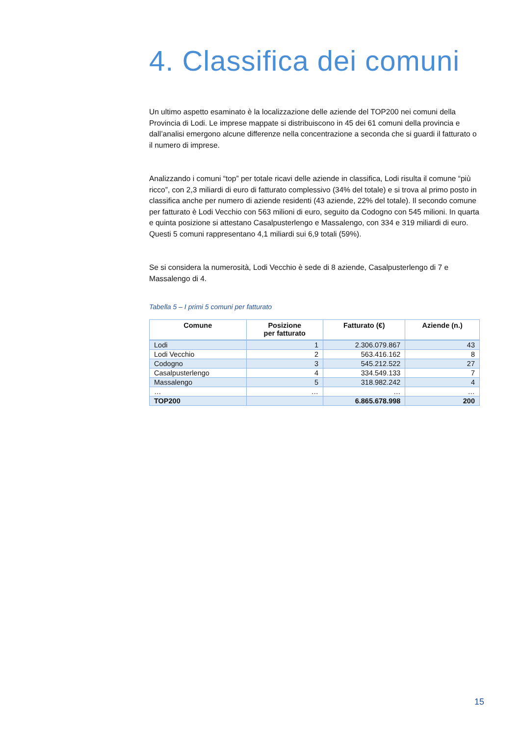4. Classifica dei comuni
Un ultimo aspetto esaminato è la localizzazione delle aziende del TOP200 nei comuni della Provincia di Lodi. Le imprese mappate si distribuiscono in 45 dei 61 comuni della provincia e dall’analisi emergono alcune differenze nella concentrazione a seconda che si guardi il fatturato o il numero di imprese.
Analizzando i comuni “top” per totale ricavi delle aziende in classifica, Lodi risulta il comune “più ricco”, con 2,3 miliardi di euro di fatturato complessivo (34% del totale) e si trova al primo posto in classifica anche per numero di aziende residenti (43 aziende, 22% del totale). Il secondo comune per fatturato è Lodi Vecchio con 563 milioni di euro, seguito da Codogno con 545 milioni. In quarta e quinta posizione si attestano Casalpusterlengo e Massalengo, con 334 e 319 miliardi di euro. Questi 5 comuni rappresentano 4,1 miliardi sui 6,9 totali (59%).
Se si considera la numerosità, Lodi Vecchio è sede di 8 aziende, Casalpusterlengo di 7 e Massalengo di 4.
Tabella 5 – I primi 5 comuni per fatturato
| Comune | Posizione per fatturato | Fatturato (€) | Aziende (n.) |
| --- | --- | --- | --- |
| Lodi | 1 | 2.306.079.867 | 43 |
| Lodi Vecchio | 2 | 563.416.162 | 8 |
| Codogno | 3 | 545.212.522 | 27 |
| Casalpusterlengo | 4 | 334.549.133 | 7 |
| Massalengo | 5 | 318.982.242 | 4 |
| … | … | … | … |
| TOP200 | | 6.865.678.998 | 200 |
15